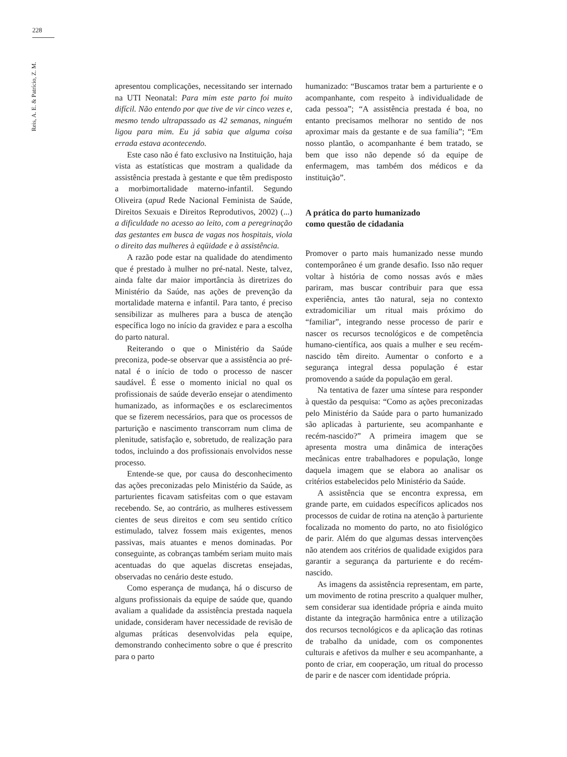228
Reis, A. E. & Patrício, Z. M.
apresentou complicações, necessitando ser internado na UTI Neonatal: Para mim este parto foi muito difícil. Não entendo por que tive de vir cinco vezes e, mesmo tendo ultrapassado as 42 semanas, ninguém ligou para mim. Eu já sabia que alguma coisa errada estava acontecendo.
Este caso não é fato exclusivo na Instituição, haja vista as estatísticas que mostram a qualidade da assistência prestada à gestante e que têm predisposto a morbimortalidade materno-infantil. Segundo Oliveira (apud Rede Nacional Feminista de Saúde, Direitos Sexuais e Direitos Reprodutivos, 2002) (...) a dificuldade no acesso ao leito, com a peregrinação das gestantes em busca de vagas nos hospitais, viola o direito das mulheres à eqüidade e à assistência.
A razão pode estar na qualidade do atendimento que é prestado à mulher no pré-natal. Neste, talvez, ainda falte dar maior importância às diretrizes do Ministério da Saúde, nas ações de prevenção da mortalidade materna e infantil. Para tanto, é preciso sensibilizar as mulheres para a busca de atenção específica logo no início da gravidez e para a escolha do parto natural.
Reiterando o que o Ministério da Saúde preconiza, pode-se observar que a assistência ao pré-natal é o início de todo o processo de nascer saudável. É esse o momento inicial no qual os profissionais de saúde deverão ensejar o atendimento humanizado, as informações e os esclarecimentos que se fizerem necessários, para que os processos de parturição e nascimento transcorram num clima de plenitude, satisfação e, sobretudo, de realização para todos, incluindo a dos profissionais envolvidos nesse processo.
Entende-se que, por causa do desconhecimento das ações preconizadas pelo Ministério da Saúde, as parturientes ficavam satisfeitas com o que estavam recebendo. Se, ao contrário, as mulheres estivessem cientes de seus direitos e com seu sentido crítico estimulado, talvez fossem mais exigentes, menos passivas, mais atuantes e menos dominadas. Por conseguinte, as cobranças também seriam muito mais acentuadas do que aquelas discretas ensejadas, observadas no cenário deste estudo.
Como esperança de mudança, há o discurso de alguns profissionais da equipe de saúde que, quando avaliam a qualidade da assistência prestada naquela unidade, consideram haver necessidade de revisão de algumas práticas desenvolvidas pela equipe, demonstrando conhecimento sobre o que é prescrito para o parto
humanizado: “Buscamos tratar bem a parturiente e o acompanhante, com respeito à individualidade de cada pessoa”; “A assistência prestada é boa, no entanto precisamos melhorar no sentido de nos aproximar mais da gestante e de sua família”; “Em nosso plantão, o acompanhante é bem tratado, se bem que isso não depende só da equipe de enfermagem, mas também dos médicos e da instituição”.
A prática do parto humanizado
como questão de cidadania
Promover o parto mais humanizado nesse mundo contemporâneo é um grande desafio. Isso não requer voltar à história de como nossas avós e mães pariram, mas buscar contribuir para que essa experiência, antes tão natural, seja no contexto extradomiciliar um ritual mais próximo do “familiar”, integrando nesse processo de parir e nascer os recursos tecnológicos e de competência humano-científica, aos quais a mulher e seu recém-nascido têm direito. Aumentar o conforto e a segurança integral dessa população é estar promovendo a saúde da população em geral.
Na tentativa de fazer uma síntese para responder à questão da pesquisa: “Como as ações preconizadas pelo Ministério da Saúde para o parto humanizado são aplicadas à parturiente, seu acompanhante e recém-nascido?” A primeira imagem que se apresenta mostra uma dinâmica de interações mecânicas entre trabalhadores e população, longe daquela imagem que se elabora ao analisar os critérios estabelecidos pelo Ministério da Saúde.
A assistência que se encontra expressa, em grande parte, em cuidados específicos aplicados nos processos de cuidar de rotina na atenção à parturiente focalizada no momento do parto, no ato fisiológico de parir. Além do que algumas dessas intervenções não atendem aos critérios de qualidade exigidos para garantir a segurança da parturiente e do recém-nascido.
As imagens da assistência representam, em parte, um movimento de rotina prescrito a qualquer mulher, sem considerar sua identidade própria e ainda muito distante da integração harmônica entre a utilização dos recursos tecnológicos e da aplicação das rotinas de trabalho da unidade, com os componentes culturais e afetivos da mulher e seu acompanhante, a ponto de criar, em cooperação, um ritual do processo de parir e de nascer com identidade própria.